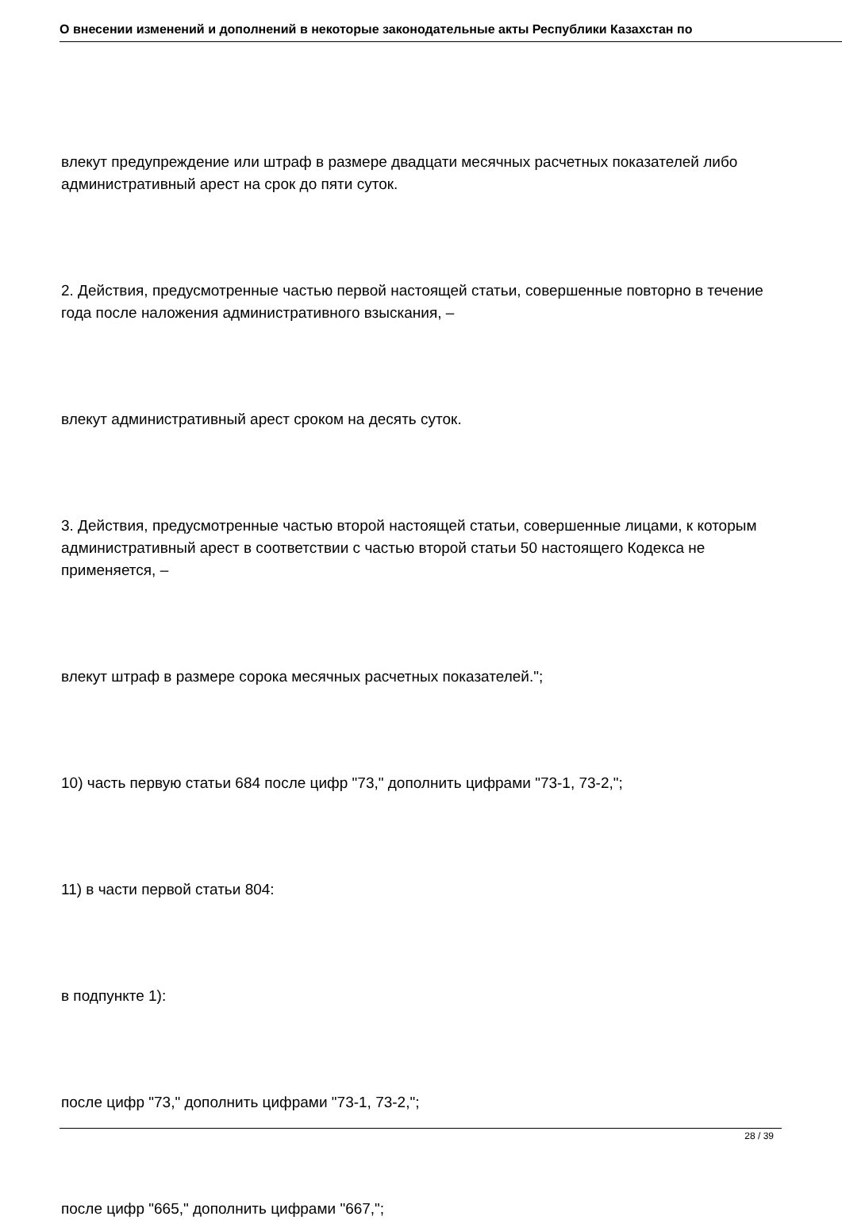О внесении изменений и дополнений в некоторые законодательные акты Республики Казахстан по
влекут предупреждение или штраф в размере двадцати месячных расчетных показателей либо административный арест на срок до пяти суток.
2. Действия, предусмотренные частью первой настоящей статьи, совершенные повторно в течение года после наложения административного взыскания, –
влекут административный арест сроком на десять суток.
3. Действия, предусмотренные частью второй настоящей статьи, совершенные лицами, к которым административный арест в соответствии с частью второй статьи 50 настоящего Кодекса не применяется, –
влекут штраф в размере сорока месячных расчетных показателей.";
10) часть первую статьи 684 после цифр "73," дополнить цифрами "73-1, 73-2,";
11) в части первой статьи 804:
в подпункте 1):
после цифр "73," дополнить цифрами "73-1, 73-2,";
после цифр "665," дополнить цифрами "667,";
28 / 39